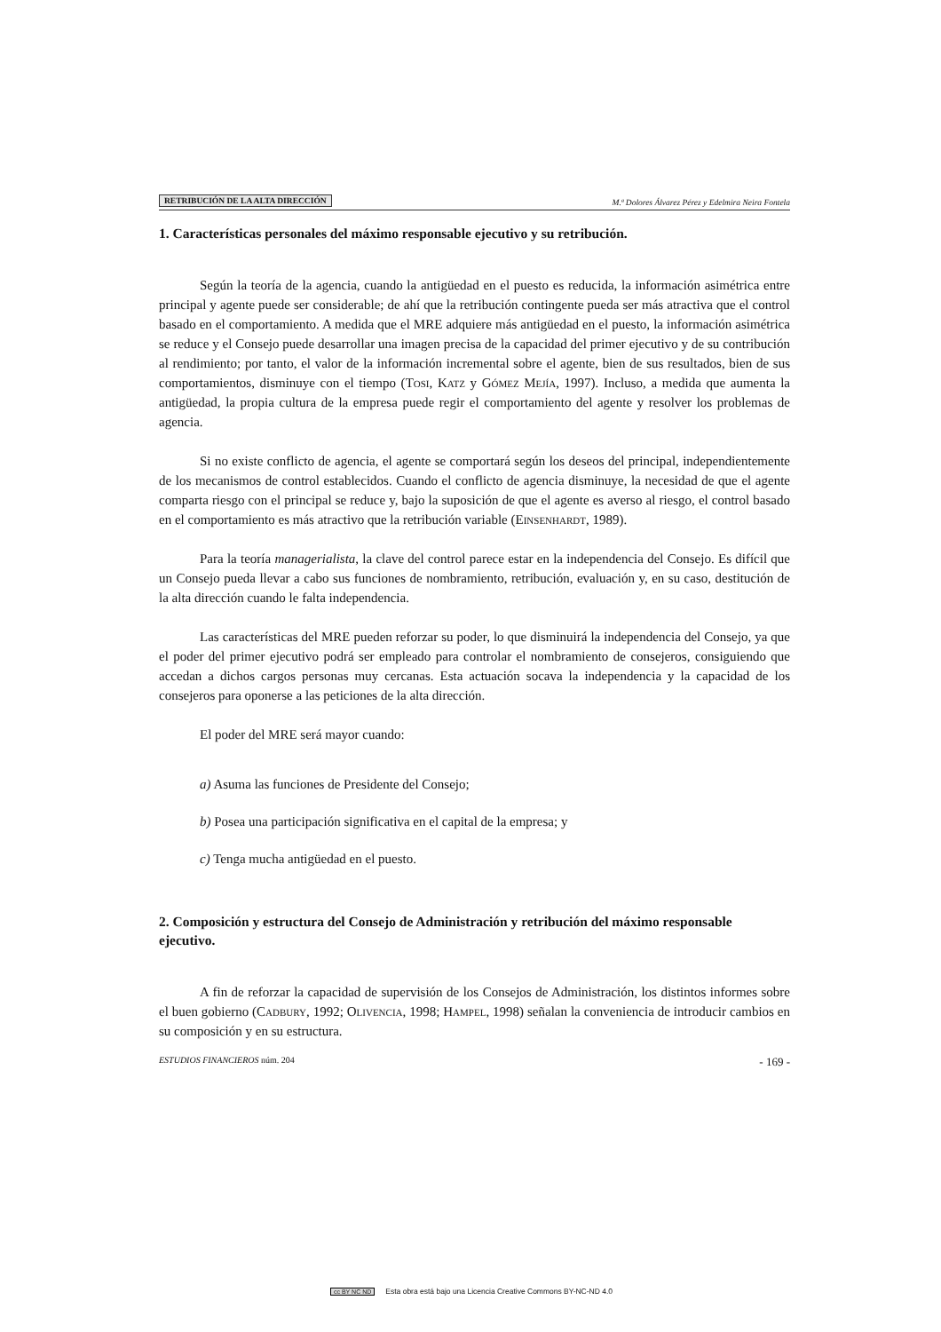RETRIBUCIÓN DE LA ALTA DIRECCIÓN M.ª Dolores Álvarez Pérez y Edelmira Neira Fontela
1. Características personales del máximo responsable ejecutivo y su retribución.
Según la teoría de la agencia, cuando la antigüedad en el puesto es reducida, la información asimétrica entre principal y agente puede ser considerable; de ahí que la retribución contingente pueda ser más atractiva que el control basado en el comportamiento. A medida que el MRE adquiere más antigüedad en el puesto, la información asimétrica se reduce y el Consejo puede desarrollar una imagen precisa de la capacidad del primer ejecutivo y de su contribución al rendimiento; por tanto, el valor de la información incremental sobre el agente, bien de sus resultados, bien de sus comportamientos, disminuye con el tiempo (Tosi, Katz y Gómez Mejía, 1997). Incluso, a medida que aumenta la antigüedad, la propia cultura de la empresa puede regir el comportamiento del agente y resolver los problemas de agencia.
Si no existe conflicto de agencia, el agente se comportará según los deseos del principal, independientemente de los mecanismos de control establecidos. Cuando el conflicto de agencia disminuye, la necesidad de que el agente comparta riesgo con el principal se reduce y, bajo la suposición de que el agente es averso al riesgo, el control basado en el comportamiento es más atractivo que la retribución variable (Einsenhardt, 1989).
Para la teoría managerialista, la clave del control parece estar en la independencia del Consejo. Es difícil que un Consejo pueda llevar a cabo sus funciones de nombramiento, retribución, evaluación y, en su caso, destitución de la alta dirección cuando le falta independencia.
Las características del MRE pueden reforzar su poder, lo que disminuirá la independencia del Consejo, ya que el poder del primer ejecutivo podrá ser empleado para controlar el nombramiento de consejeros, consiguiendo que accedan a dichos cargos personas muy cercanas. Esta actuación socava la independencia y la capacidad de los consejeros para oponerse a las peticiones de la alta dirección.
El poder del MRE será mayor cuando:
a) Asuma las funciones de Presidente del Consejo;
b) Posea una participación significativa en el capital de la empresa; y
c) Tenga mucha antigüedad en el puesto.
2. Composición y estructura del Consejo de Administración y retribución del máximo responsable ejecutivo.
A fin de reforzar la capacidad de supervisión de los Consejos de Administración, los distintos informes sobre el buen gobierno (Cadbury, 1992; Olivencia, 1998; Hampel, 1998) señalan la conveniencia de introducir cambios en su composición y en su estructura.
ESTUDIOS FINANCIEROS núm. 204 - 169 -
cc BY NC ND Esta obra está bajo una Licencia Creative Commons BY-NC-ND 4.0